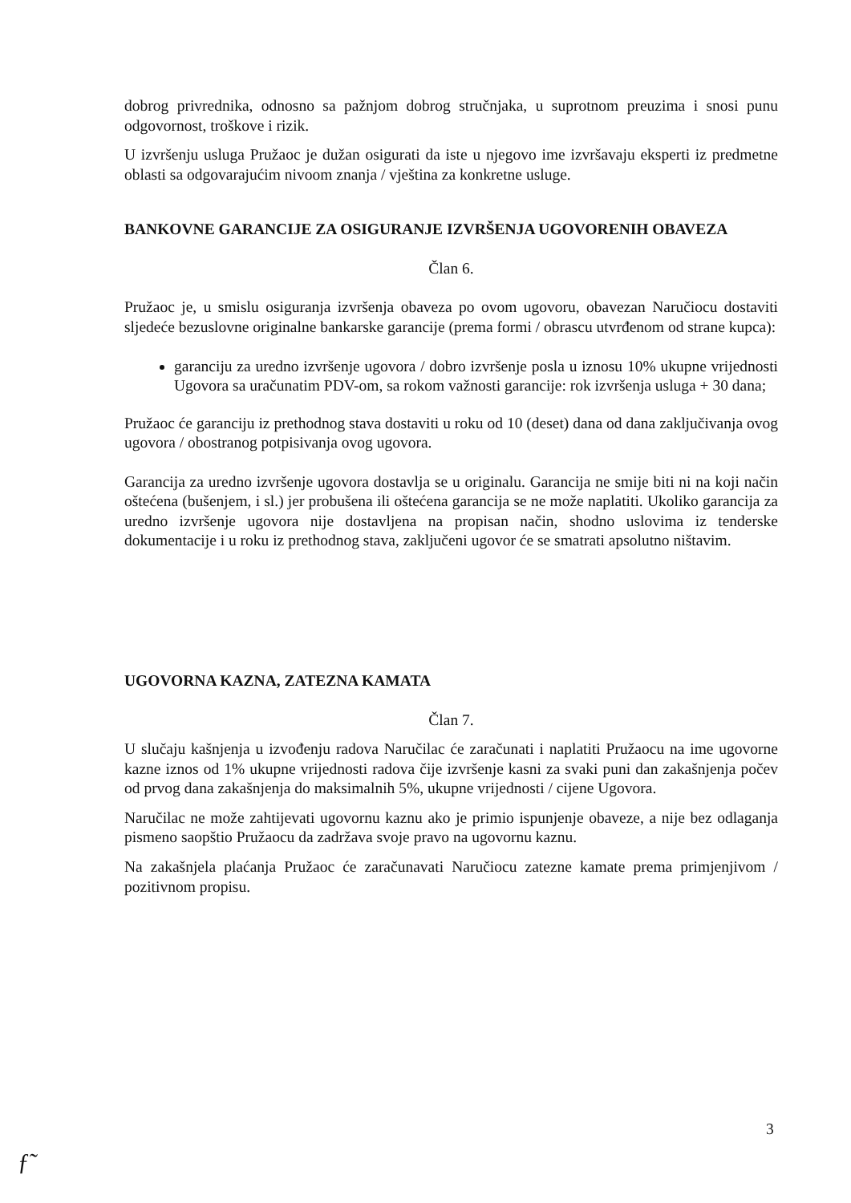dobrog privrednika, odnosno sa pažnjom dobrog stručnjaka, u suprotnom preuzima i snosi punu odgovornost, troškove i rizik.
U izvršenju usluga Pružaoc je dužan osigurati da iste u njegovo ime izvršavaju eksperti iz predmetne oblasti sa odgovarajućim nivoom znanja / vještina za konkretne usluge.
BANKOVNE GARANCIJE ZA OSIGURANJE IZVRŠENJA UGOVORENIH OBAVEZA
Član 6.
Pružaoc je, u smislu osiguranja izvršenja obaveza po ovom ugovoru, obavezan Naručiocu dostaviti sljedeće bezuslovne originalne bankarske garancije (prema formi / obrascu utvrđenom od strane kupca):
garanciju za uredno izvršenje ugovora / dobro izvršenje posla u iznosu 10% ukupne vrijednosti Ugovora sa uračunatim PDV-om, sa rokom važnosti garancije: rok izvršenja usluga + 30 dana;
Pružaoc će garanciju iz prethodnog stava dostaviti u roku od 10 (deset) dana od dana zaključivanja ovog ugovora / obostranog potpisivanja ovog ugovora.
Garancija za uredno izvršenje ugovora dostavlja se u originalu. Garancija ne smije biti ni na koji način oštećena (bušenjem, i sl.) jer probušena ili oštećena garancija se ne može naplatiti. Ukoliko garancija za uredno izvršenje ugovora nije dostavljena na propisan način, shodno uslovima iz tenderske dokumentacije i u roku iz prethodnog stava, zaključeni ugovor će se smatrati apsolutno ništavim.
UGOVORNA KAZNA, ZATEZNA KAMATA
Član 7.
U slučaju kašnjenja u izvođenju radova Naručilac će zaračunati i naplatiti Pružaocu na ime ugovorne kazne iznos od 1% ukupne vrijednosti radova čije izvršenje kasni za svaki puni dan zakašnjenja počev od prvog dana zakašnjenja do maksimalnih 5%, ukupne vrijednosti / cijene Ugovora.
Naručilac ne može zahtijevati ugovornu kaznu ako je primio ispunjenje obaveze, a nije bez odlaganja pismeno saopštio Pružaocu da zadržava svoje pravo na ugovornu kaznu.
Na zakašnjela plaćanja Pružaoc će zaračunavati Naručiocu zatezne kamate prema primjenjivom / pozitivnom propisu.
3
ƒ͏̃